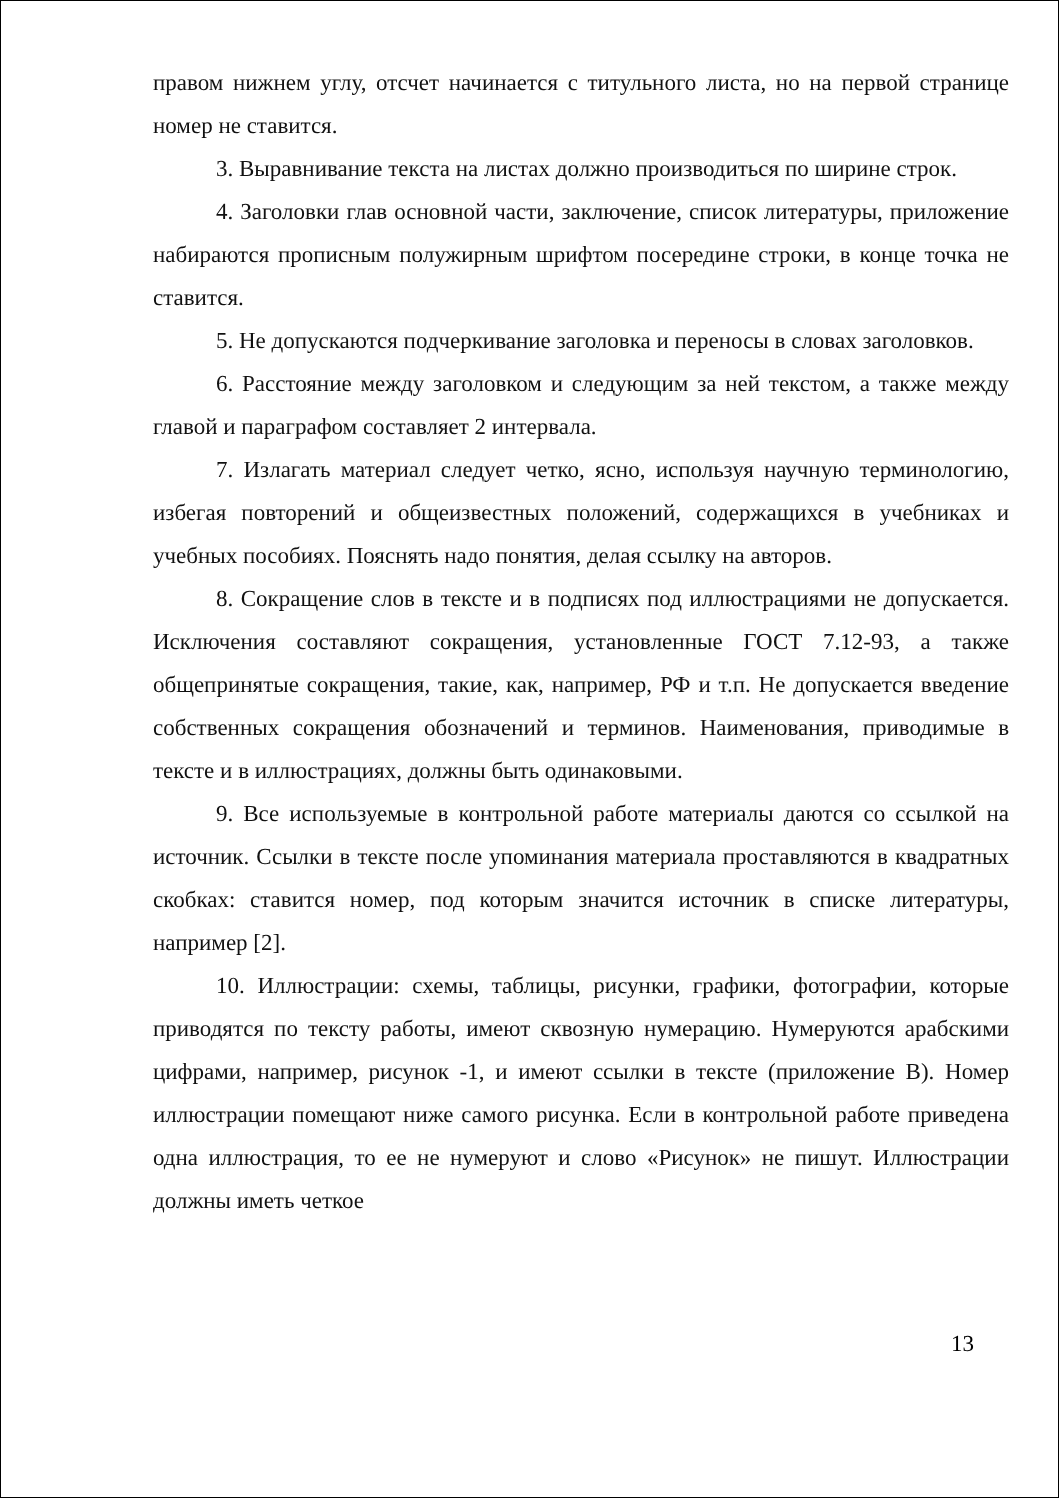правом нижнем углу, отсчет начинается с титульного листа, но на первой странице номер не ставится.
3. Выравнивание текста на листах должно производиться по ширине строк.
4. Заголовки глав основной части, заключение, список литературы, приложение набираются прописным полужирным шрифтом посередине строки, в конце точка не ставится.
5. Не допускаются подчеркивание заголовка и переносы в словах заголовков.
6. Расстояние между заголовком и следующим за ней текстом, а также между главой и параграфом составляет 2 интервала.
7. Излагать материал следует четко, ясно, используя научную терминологию, избегая повторений и общеизвестных положений, содержащихся в учебниках и учебных пособиях. Пояснять надо понятия, делая ссылку на авторов.
8. Сокращение слов в тексте и в подписях под иллюстрациями не допускается. Исключения составляют сокращения, установленные ГОСТ 7.12-93, а также общепринятые сокращения, такие, как, например, РФ и т.п. Не допускается введение собственных сокращения обозначений и терминов. Наименования, приводимые в тексте и в иллюстрациях, должны быть одинаковыми.
9. Все используемые в контрольной работе материалы даются со ссылкой на источник. Ссылки в тексте после упоминания материала проставляются в квадратных скобках: ставится номер, под которым значится источник в списке литературы, например [2].
10. Иллюстрации: схемы, таблицы, рисунки, графики, фотографии, которые приводятся по тексту работы, имеют сквозную нумерацию. Нумеруются арабскими цифрами, например, рисунок -1, и имеют ссылки в тексте (приложение В). Номер иллюстрации помещают ниже самого рисунка. Если в контрольной работе приведена одна иллюстрация, то ее не нумеруют и слово «Рисунок» не пишут. Иллюстрации должны иметь четкое
13